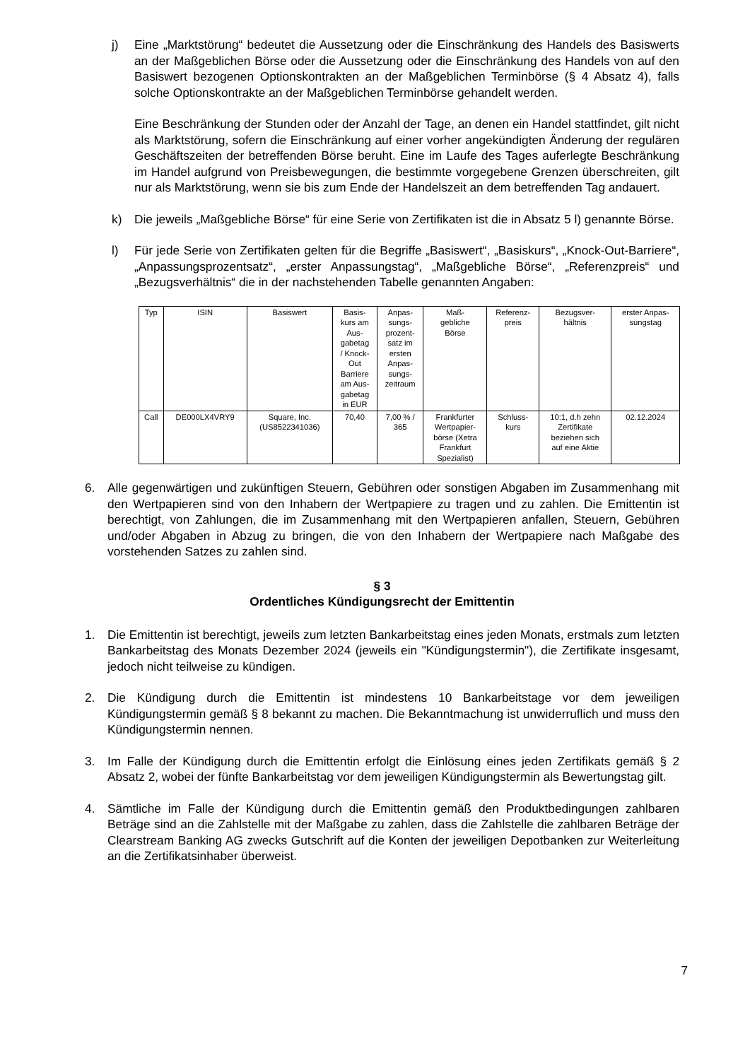j) Eine „Marktstörung“ bedeutet die Aussetzung oder die Einschränkung des Handels des Basiswerts an der Maßgeblichen Börse oder die Aussetzung oder die Einschränkung des Handels von auf den Basiswert bezogenen Optionskontrakten an der Maßgeblichen Terminbörse (§ 4 Absatz 4), falls solche Optionskontrakte an der Maßgeblichen Terminbörse gehandelt werden.
Eine Beschränkung der Stunden oder der Anzahl der Tage, an denen ein Handel stattfindet, gilt nicht als Marktstörung, sofern die Einschränkung auf einer vorher angekündigten Änderung der regulären Geschäftszeiten der betreffenden Börse beruht. Eine im Laufe des Tages auferlegte Beschränkung im Handel aufgrund von Preisbewegungen, die bestimmte vorgegebene Grenzen überschreiten, gilt nur als Marktstörung, wenn sie bis zum Ende der Handelszeit an dem betreffenden Tag andauert.
k) Die jeweils „Maßgebliche Börse“ für eine Serie von Zertifikaten ist die in Absatz 5 l) genannte Börse.
l) Für jede Serie von Zertifikaten gelten für die Begriffe „Basiswert“, „Basiskurs“, „Knock-Out-Barriere“, „Anpassungsprozentsatz“, „erster Anpassungstag“, „Maßgebliche Börse“, „Referenzpreis“ und „Bezugsverhältnis“ die in der nachstehenden Tabelle genannten Angaben:
| Typ | ISIN | Basiswert | Basis- kurs am Aus- gabetag / Knock- Out Barriere am Aus- gabetag in EUR | Anpas- sungs- prozent- satz im ersten Anpas- sungs- zeitraum | Maß- gebliche Börse | Referenz- preis | Bezugsver- hältnis | erster Anpas- sungstag |
| --- | --- | --- | --- | --- | --- | --- | --- | --- |
| Call | DE000LX4VRY9 | Square, Inc. (US8522341036) | 70,40 | 7,00 % / 365 | Frankfurter Wertpapier- börse (Xetra Frankfurt Spezialist) | Schluss- kurs | 10:1, d.h zehn Zertifikate beziehen sich auf eine Aktie | 02.12.2024 |
6. Alle gegenwärtigen und zukünftigen Steuern, Gebühren oder sonstigen Abgaben im Zusammenhang mit den Wertpapieren sind von den Inhabern der Wertpapiere zu tragen und zu zahlen. Die Emittentin ist berechtigt, von Zahlungen, die im Zusammenhang mit den Wertpapieren anfallen, Steuern, Gebühren und/oder Abgaben in Abzug zu bringen, die von den Inhabern der Wertpapiere nach Maßgabe des vorstehenden Satzes zu zahlen sind.
§ 3
Ordentliches Kündigungsrecht der Emittentin
1. Die Emittentin ist berechtigt, jeweils zum letzten Bankarbeitstag eines jeden Monats, erstmals zum letzten Bankarbeitstag des Monats Dezember 2024 (jeweils ein "Kündigungstermin"), die Zertifikate insgesamt, jedoch nicht teilweise zu kündigen.
2. Die Kündigung durch die Emittentin ist mindestens 10 Bankarbeitstage vor dem jeweiligen Kündigungstermin gemäß § 8 bekannt zu machen. Die Bekanntmachung ist unwiderruflich und muss den Kündigungstermin nennen.
3. Im Falle der Kündigung durch die Emittentin erfolgt die Einlösung eines jeden Zertifikats gemäß § 2 Absatz 2, wobei der fünfte Bankarbeitstag vor dem jeweiligen Kündigungstermin als Bewertungstag gilt.
4. Sämtliche im Falle der Kündigung durch die Emittentin gemäß den Produktbedingungen zahlbaren Beträge sind an die Zahlstelle mit der Maßgabe zu zahlen, dass die Zahlstelle die zahlbaren Beträge der Clearstream Banking AG zwecks Gutschrift auf die Konten der jeweiligen Depotbanken zur Weiterleitung an die Zertifikatsinhaber überweist.
7